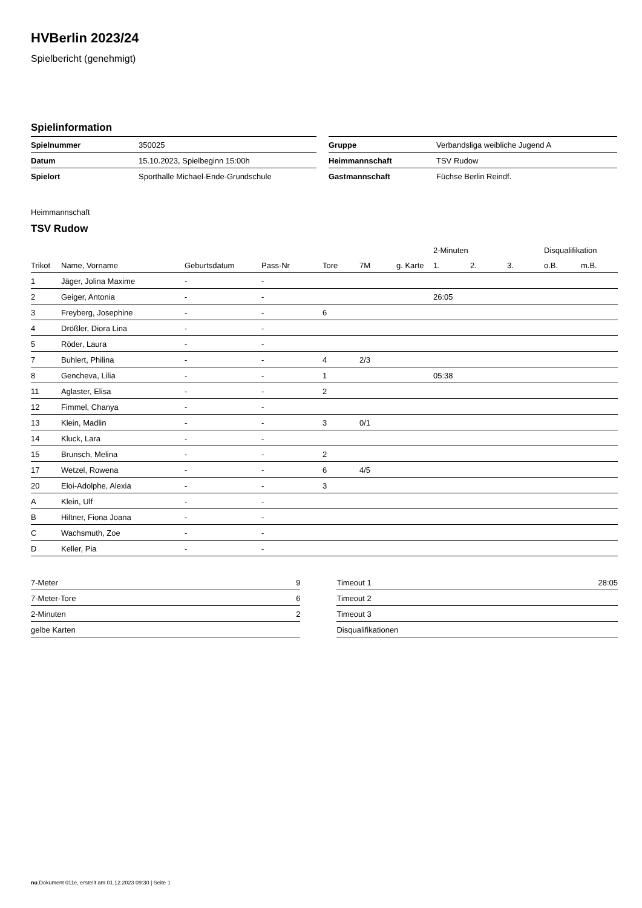HVBerlin 2023/24
Spielbericht (genehmigt)
Spielinformation
| Spielnummer | 350025 | | Gruppe | Verbandsliga weibliche Jugend A |
| Datum | 15.10.2023, Spielbeginn 15:00h | | Heimmannschaft | TSV Rudow |
| Spielort | Sporthalle Michael-Ende-Grundschule | | Gastmannschaft | Füchse Berlin Reindf. |
Heimmannschaft
TSV Rudow
| | | | | | | | 2-Minuten | | | Disqualifikation | |
| --- | --- | --- | --- | --- | --- | --- | --- | --- | --- | --- | --- |
| Trikot | Name, Vorname | Geburtsdatum | Pass-Nr | Tore | 7M | g. Karte | 1. | 2. | 3. | o.B. | m.B. |
| 1 | Jäger, Jolina Maxime | - | - | | | | | | | | |
| 2 | Geiger, Antonia | - | - | | | | 26:05 | | | | |
| 3 | Freyberg, Josephine | - | - | 6 | | | | | | | |
| 4 | Drößler, Diora Lina | - | - | | | | | | | | |
| 5 | Röder, Laura | - | - | | | | | | | | |
| 7 | Buhlert, Philina | - | - | 4 | 2/3 | | | | | | |
| 8 | Gencheva, Lilia | - | - | 1 | | | 05:38 | | | | |
| 11 | Aglaster, Elisa | - | - | 2 | | | | | | | |
| 12 | Fimmel, Chanya | - | - | | | | | | | | |
| 13 | Klein, Madlin | - | - | 3 | 0/1 | | | | | | |
| 14 | Kluck, Lara | - | - | | | | | | | | |
| 15 | Brunsch, Melina | - | - | 2 | | | | | | | |
| 17 | Wetzel, Rowena | - | - | 6 | 4/5 | | | | | | |
| 20 | Eloi-Adolphe, Alexia | - | - | 3 | | | | | | | |
| A | Klein, Ulf | - | - | | | | | | | | |
| B | Hiltner, Fiona Joana | - | - | | | | | | | | |
| C | Wachsmuth, Zoe | - | - | | | | | | | | |
| D | Keller, Pia | - | - | | | | | | | | |
| 7-Meter | 9 | | Timeout 1 | 28:05 |
| 7-Meter-Tore | 6 | | Timeout 2 | |
| 2-Minuten | 2 | | Timeout 3 | |
| gelbe Karten | | | Disqualifikationen | |
nu.Dokument 011e, erstellt am 01.12.2023 09:30 | Seite 1